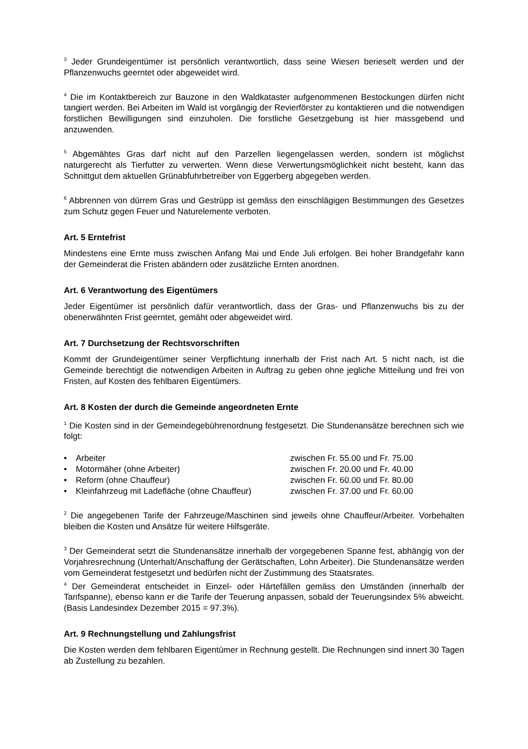<sup>3</sup> Jeder Grundeigentümer ist persönlich verantwortlich, dass seine Wiesen berieselt werden und der Pflanzenwuchs geerntet oder abgeweidet wird.
<sup>4</sup> Die im Kontaktbereich zur Bauzone in den Waldkataster aufgenommenen Bestockungen dürfen nicht tangiert werden. Bei Arbeiten im Wald ist vorgängig der Revierförster zu kontaktieren und die notwendigen forstlichen Bewilligungen sind einzuholen. Die forstliche Gesetzgebung ist hier massgebend und anzuwenden.
<sup>5</sup> Abgemähtes Gras darf nicht auf den Parzellen liegengelassen werden, sondern ist möglichst naturgerecht als Tierfutter zu verwerten. Wenn diese Verwertungsmöglichkeit nicht besteht, kann das Schnittgut dem aktuellen Grünabfuhrbetreiber von Eggerberg abgegeben werden.
<sup>6</sup> Abbrennen von dürrem Gras und Gestrüpp ist gemäss den einschlägigen Bestimmungen des Gesetzes zum Schutz gegen Feuer und Naturelemente verboten.
Art. 5 Erntefrist
Mindestens eine Ernte muss zwischen Anfang Mai und Ende Juli erfolgen. Bei hoher Brandgefahr kann der Gemeinderat die Fristen abändern oder zusätzliche Ernten anordnen.
Art. 6 Verantwortung des Eigentümers
Jeder Eigentümer ist persönlich dafür verantwortlich, dass der Gras- und Pflanzenwuchs bis zu der obenerwähnten Frist geerntet, gemäht oder abgeweidet wird.
Art. 7 Durchsetzung der Rechtsvorschriften
Kommt der Grundeigentümer seiner Verpflichtung innerhalb der Frist nach Art. 5 nicht nach, ist die Gemeinde berechtigt die notwendigen Arbeiten in Auftrag zu geben ohne jegliche Mitteilung und frei von Fristen, auf Kosten des fehlbaren Eigentümers.
Art. 8 Kosten der durch die Gemeinde angeordneten Ernte
<sup>1</sup> Die Kosten sind in der Gemeindegebührenordnung festgesetzt. Die Stundenansätze berechnen sich wie folgt:
| • | Arbeiter | zwischen Fr. 55.00 und Fr. 75.00 |
| • | Motormäher (ohne Arbeiter) | zwischen Fr. 20.00 und Fr. 40.00 |
| • | Reform (ohne Chauffeur) | zwischen Fr. 60.00 und Fr. 80.00 |
| • | Kleinfahrzeug mit Ladefläche (ohne Chauffeur) | zwischen Fr. 37.00 und Fr. 60.00 |
<sup>2</sup> Die angegebenen Tarife der Fahrzeuge/Maschinen sind jeweils ohne Chauffeur/Arbeiter. Vorbehalten bleiben die Kosten und Ansätze für weitere Hilfsgeräte.
<sup>3</sup> Der Gemeinderat setzt die Stundenansätze innerhalb der vorgegebenen Spanne fest, abhängig von der Vorjahresrechnung (Unterhalt/Anschaffung der Gerätschaften, Lohn Arbeiter). Die Stundenansätze werden vom Gemeinderat festgesetzt und bedürfen nicht der Zustimmung des Staatsrates.
<sup>4</sup> Der Gemeinderat entscheidet in Einzel- oder Härtefällen gemäss den Umständen (innerhalb der Tarifspanne), ebenso kann er die Tarife der Teuerung anpassen, sobald der Teuerungsindex 5% abweicht. (Basis Landesindex Dezember 2015 = 97.3%).
Art. 9 Rechnungstellung und Zahlungsfrist
Die Kosten werden dem fehlbaren Eigentümer in Rechnung gestellt. Die Rechnungen sind innert 30 Tagen ab Zustellung zu bezahlen.